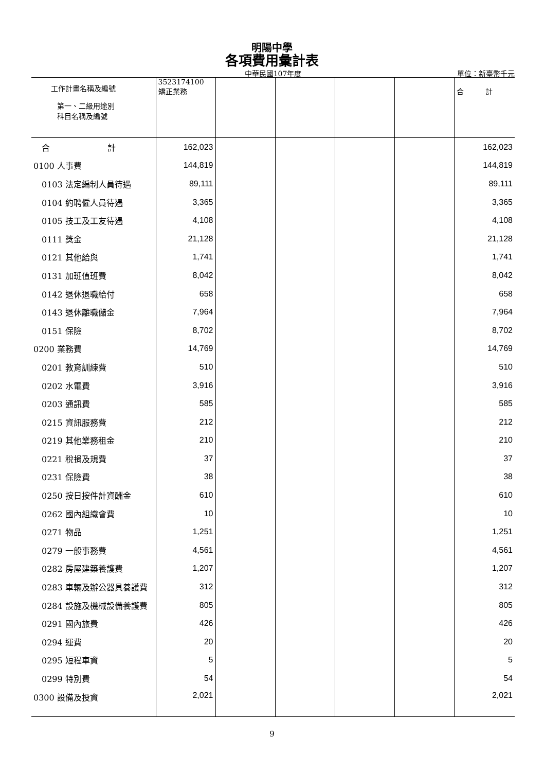明陽中學
各項費用彙計表
中華民國107年度
單位：新臺幣千元
| 工作計畫名稱及編號 第一、二級用途別 科目名稱及編號 | 3523174100 矯正業務 | | | | | 合 計 |
| --- | --- | --- | --- | --- | --- | --- |
| 合 計 | 162,023 | | | | | 162,023 |
| 0100 人事費 | 144,819 | | | | | 144,819 |
| 0103 法定編制人員待遇 | 89,111 | | | | | 89,111 |
| 0104 約聘僱人員待遇 | 3,365 | | | | | 3,365 |
| 0105 技工及工友待遇 | 4,108 | | | | | 4,108 |
| 0111 獎金 | 21,128 | | | | | 21,128 |
| 0121 其他給與 | 1,741 | | | | | 1,741 |
| 0131 加班值班費 | 8,042 | | | | | 8,042 |
| 0142 退休退職給付 | 658 | | | | | 658 |
| 0143 退休離職儲金 | 7,964 | | | | | 7,964 |
| 0151 保險 | 8,702 | | | | | 8,702 |
| 0200 業務費 | 14,769 | | | | | 14,769 |
| 0201 教育訓練費 | 510 | | | | | 510 |
| 0202 水電費 | 3,916 | | | | | 3,916 |
| 0203 通訊費 | 585 | | | | | 585 |
| 0215 資訊服務費 | 212 | | | | | 212 |
| 0219 其他業務租金 | 210 | | | | | 210 |
| 0221 稅捐及規費 | 37 | | | | | 37 |
| 0231 保險費 | 38 | | | | | 38 |
| 0250 按日按件計資酬金 | 610 | | | | | 610 |
| 0262 國內組織會費 | 10 | | | | | 10 |
| 0271 物品 | 1,251 | | | | | 1,251 |
| 0279 一般事務費 | 4,561 | | | | | 4,561 |
| 0282 房屋建築養護費 | 1,207 | | | | | 1,207 |
| 0283 車輛及辦公器具養護費 | 312 | | | | | 312 |
| 0284 設施及機械設備養護費 | 805 | | | | | 805 |
| 0291 國內旅費 | 426 | | | | | 426 |
| 0294 運費 | 20 | | | | | 20 |
| 0295 短程車資 | 5 | | | | | 5 |
| 0299 特別費 | 54 | | | | | 54 |
| 0300 設備及投資 | 2,021 | | | | | 2,021 |
9